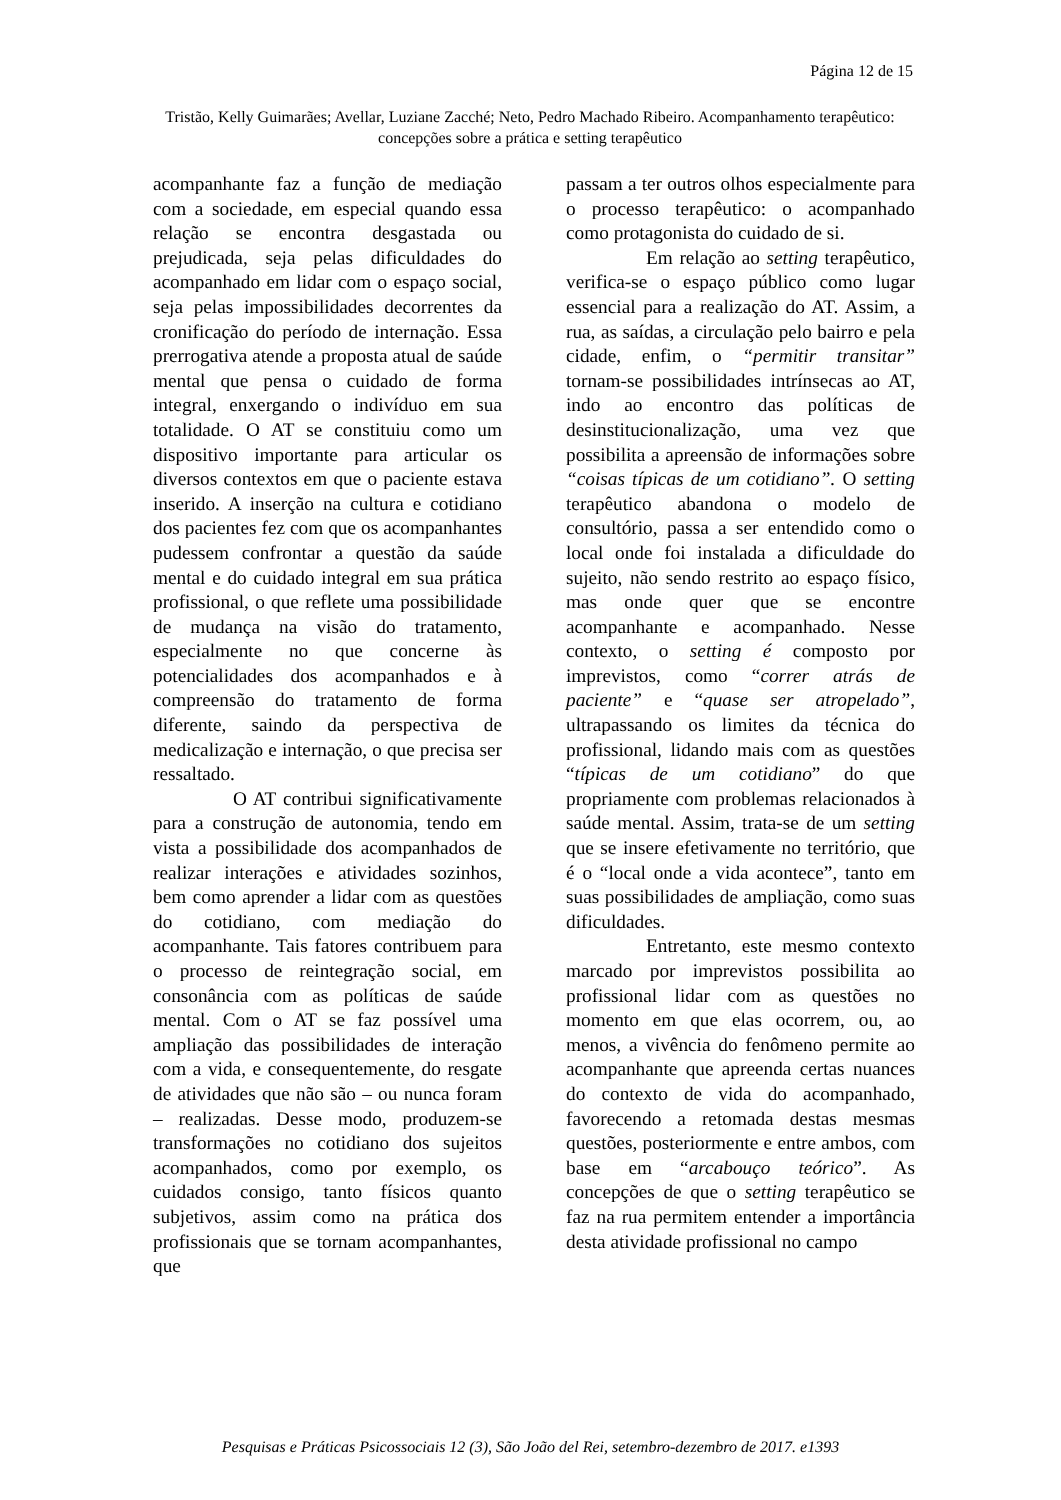Página 12 de 15
Tristão, Kelly Guimarães; Avellar, Luziane Zacché; Neto, Pedro Machado Ribeiro. Acompanhamento terapêutico: concepções sobre a prática e setting terapêutico
acompanhante faz a função de mediação com a sociedade, em especial quando essa relação se encontra desgastada ou prejudicada, seja pelas dificuldades do acompanhado em lidar com o espaço social, seja pelas impossibilidades decorrentes da cronificação do período de internação. Essa prerrogativa atende a proposta atual de saúde mental que pensa o cuidado de forma integral, enxergando o indivíduo em sua totalidade. O AT se constituiu como um dispositivo importante para articular os diversos contextos em que o paciente estava inserido. A inserção na cultura e cotidiano dos pacientes fez com que os acompanhantes pudessem confrontar a questão da saúde mental e do cuidado integral em sua prática profissional, o que reflete uma possibilidade de mudança na visão do tratamento, especialmente no que concerne às potencialidades dos acompanhados e à compreensão do tratamento de forma diferente, saindo da perspectiva de medicalização e internação, o que precisa ser ressaltado.
O AT contribui significativamente para a construção de autonomia, tendo em vista a possibilidade dos acompanhados de realizar interações e atividades sozinhos, bem como aprender a lidar com as questões do cotidiano, com mediação do acompanhante. Tais fatores contribuem para o processo de reintegração social, em consonância com as políticas de saúde mental. Com o AT se faz possível uma ampliação das possibilidades de interação com a vida, e consequentemente, do resgate de atividades que não são – ou nunca foram – realizadas. Desse modo, produzem-se transformações no cotidiano dos sujeitos acompanhados, como por exemplo, os cuidados consigo, tanto físicos quanto subjetivos, assim como na prática dos profissionais que se tornam acompanhantes, que
passam a ter outros olhos especialmente para o processo terapêutico: o acompanhado como protagonista do cuidado de si.
Em relação ao setting terapêutico, verifica-se o espaço público como lugar essencial para a realização do AT. Assim, a rua, as saídas, a circulação pelo bairro e pela cidade, enfim, o “permitir transitar” tornam-se possibilidades intrínsecas ao AT, indo ao encontro das políticas de desinstitucionalização, uma vez que possibilita a apreensão de informações sobre “coisas típicas de um cotidiano”. O setting terapêutico abandona o modelo de consultório, passa a ser entendido como o local onde foi instalada a dificuldade do sujeito, não sendo restrito ao espaço físico, mas onde quer que se encontre acompanhante e acompanhado. Nesse contexto, o setting é composto por imprevistos, como “correr atrás de paciente” e “quase ser atropelado”, ultrapassando os limites da técnica do profissional, lidando mais com as questões “típicas de um cotidiano” do que propriamente com problemas relacionados à saúde mental. Assim, trata-se de um setting que se insere efetivamente no território, que é o “local onde a vida acontece”, tanto em suas possibilidades de ampliação, como suas dificuldades.
Entretanto, este mesmo contexto marcado por imprevistos possibilita ao profissional lidar com as questões no momento em que elas ocorrem, ou, ao menos, a vivência do fenômeno permite ao acompanhante que apreenda certas nuances do contexto de vida do acompanhado, favorecendo a retomada destas mesmas questões, posteriormente e entre ambos, com base em “arcabouço teórico”. As concepções de que o setting terapêutico se faz na rua permitem entender a importância desta atividade profissional no campo
Pesquisas e Práticas Psicossociais 12 (3), São João del Rei, setembro-dezembro de 2017. e1393